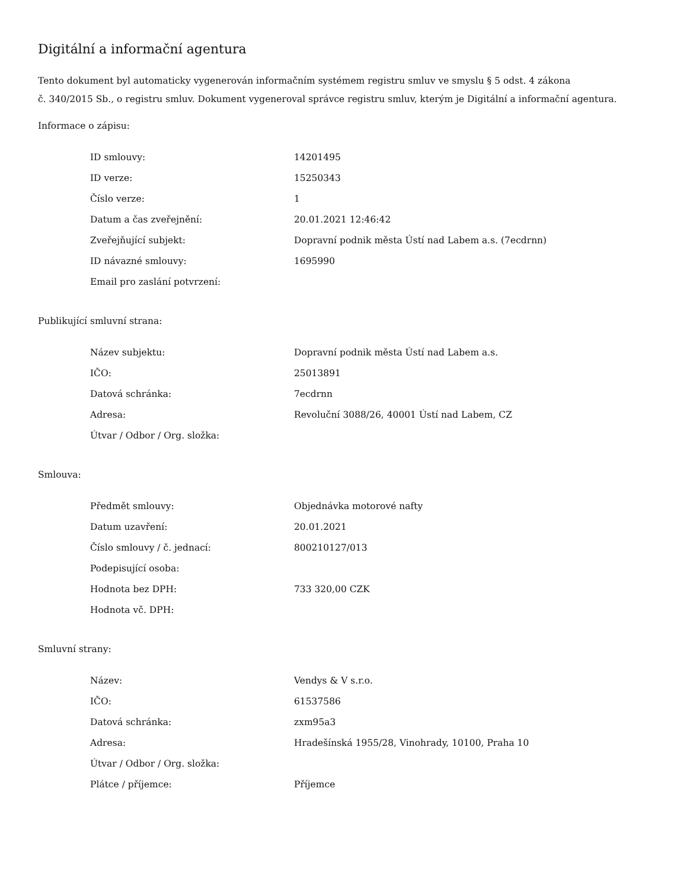Digitální a informační agentura
Tento dokument byl automaticky vygenerován informačním systémem registru smluv ve smyslu § 5 odst. 4 zákona
č. 340/2015 Sb., o registru smluv. Dokument vygeneroval správce registru smluv, kterým je Digitální a informační agentura.
Informace o zápisu:
| ID smlouvy: | 14201495 |
| ID verze: | 15250343 |
| Číslo verze: | 1 |
| Datum a čas zveřejnění: | 20.01.2021 12:46:42 |
| Zveřejňující subjekt: | Dopravní podnik města Ústí nad Labem a.s. (7ecdrnn) |
| ID návazné smlouvy: | 1695990 |
| Email pro zaslání potvrzení: | |
Publikující smluvní strana:
| Název subjektu: | Dopravní podnik města Ústí nad Labem a.s. |
| IČO: | 25013891 |
| Datová schránka: | 7ecdrnn |
| Adresa: | Revoluční 3088/26, 40001 Ústí nad Labem, CZ |
| Útvar / Odbor / Org. složka: | |
Smlouva:
| Předmět smlouvy: | Objednávka motorové nafty |
| Datum uzavření: | 20.01.2021 |
| Číslo smlouvy / č. jednací: | 800210127/013 |
| Podepisující osoba: | |
| Hodnota bez DPH: | 733 320,00 CZK |
| Hodnota vč. DPH: | |
Smluvní strany:
| Název: | Vendys & V s.r.o. |
| IČO: | 61537586 |
| Datová schránka: | zxm95a3 |
| Adresa: | Hradešínská 1955/28, Vinohrady, 10100, Praha 10 |
| Útvar / Odbor / Org. složka: | |
| Plátce / příjemce: | Příjemce |